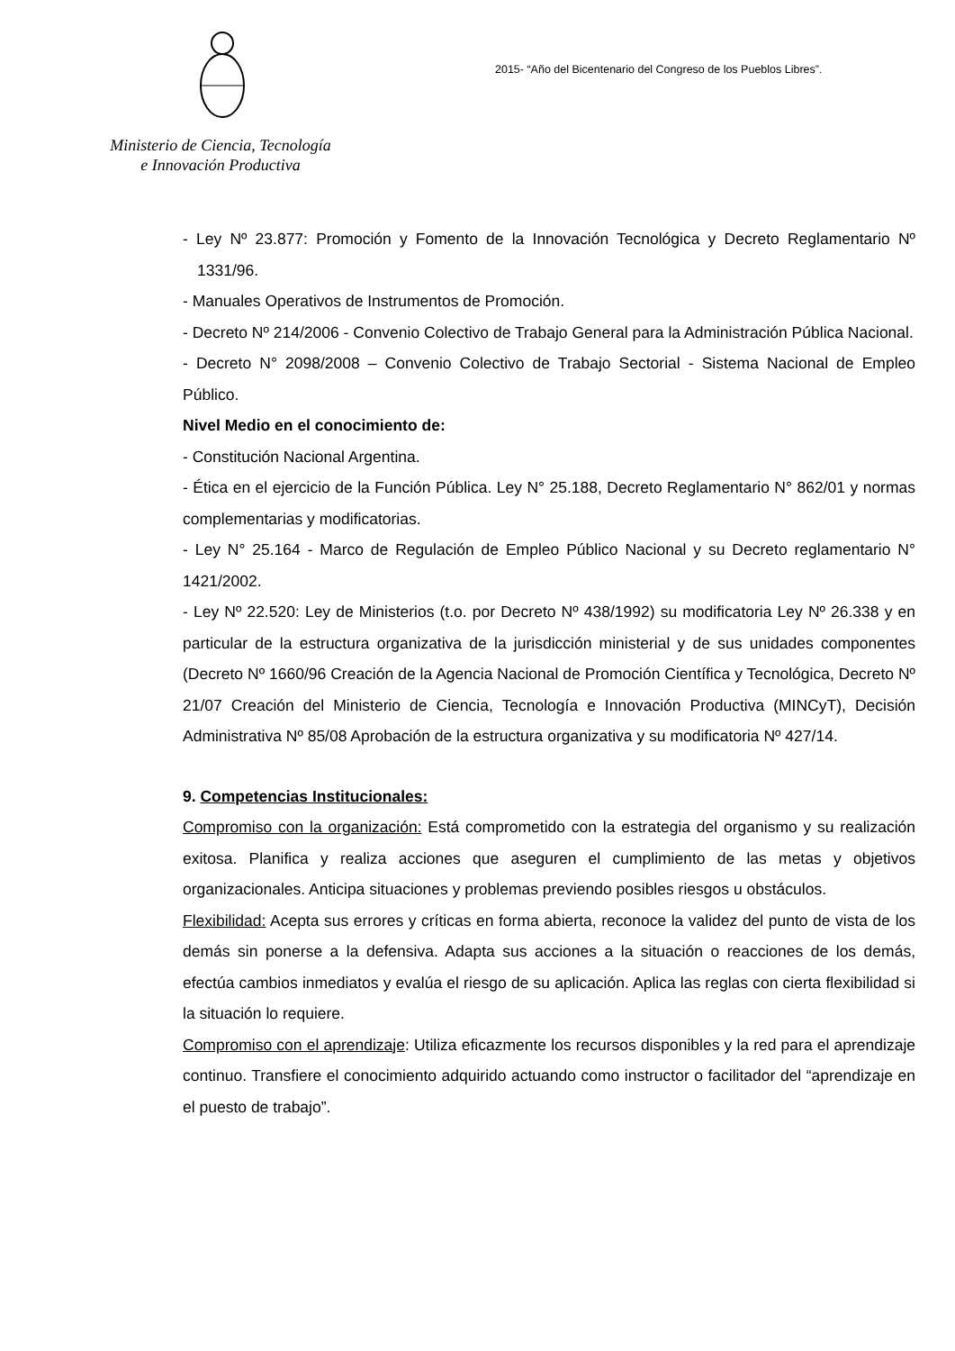Ministerio de Ciencia, Tecnología
e Innovación Productiva
2015- “Año del Bicentenario del Congreso de los Pueblos Libres”.
- Ley Nº 23.877: Promoción y Fomento de la Innovación Tecnológica y Decreto Reglamentario Nº 1331/96.
- Manuales Operativos de Instrumentos de Promoción.
- Decreto Nº 214/2006 - Convenio Colectivo de Trabajo General para la Administración Pública Nacional.
- Decreto N° 2098/2008 – Convenio Colectivo de Trabajo Sectorial - Sistema Nacional de Empleo Público.
Nivel Medio en el conocimiento de:
- Constitución Nacional Argentina.
- Ética en el ejercicio de la Función Pública. Ley N° 25.188, Decreto Reglamentario N° 862/01 y normas complementarias y modificatorias.
- Ley N° 25.164 - Marco de Regulación de Empleo Público Nacional y su Decreto reglamentario N° 1421/2002.
- Ley Nº 22.520: Ley de Ministerios (t.o. por Decreto Nº 438/1992) su modificatoria Ley Nº 26.338 y en particular de la estructura organizativa de la jurisdicción ministerial y de sus unidades componentes (Decreto Nº 1660/96 Creación de la Agencia Nacional de Promoción Científica y Tecnológica, Decreto Nº 21/07 Creación del Ministerio de Ciencia, Tecnología e Innovación Productiva (MINCyT), Decisión Administrativa Nº 85/08 Aprobación de la estructura organizativa y su modificatoria Nº 427/14.
9. Competencias Institucionales:
Compromiso con la organización: Está comprometido con la estrategia del organismo y su realización exitosa. Planifica y realiza acciones que aseguren el cumplimiento de las metas y objetivos organizacionales. Anticipa situaciones y problemas previendo posibles riesgos u obstáculos.
Flexibilidad: Acepta sus errores y críticas en forma abierta, reconoce la validez del punto de vista de los demás sin ponerse a la defensiva. Adapta sus acciones a la situación o reacciones de los demás, efectúa cambios inmediatos y evalúa el riesgo de su aplicación. Aplica las reglas con cierta flexibilidad si la situación lo requiere.
Compromiso con el aprendizaje: Utiliza eficazmente los recursos disponibles y la red para el aprendizaje continuo. Transfiere el conocimiento adquirido actuando como instructor o facilitador del “aprendizaje en el puesto de trabajo”.